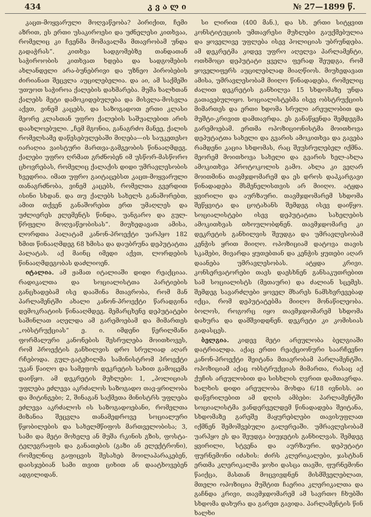434 კ ვ ა ლ ი № 27—1899 წ.
კაცთ-მოყვარული მოღვაწეობა? პირიქით, ჩემი აზრით, ეს ერთი უსაკიროესი და უძნელესი კითხვაა, რომელიც კი ჩვენმა მომავალმა მთავრობამ უნდა გადაჭრას“. კითხვა სადგომებზე თანდათან საჭიროობის კითხვათ ხდება და სადგომების ახლანდელი არა-ბუნებრივი და უზნეო პირობების ძირიანათ შეცვლა აუცილებელია. და აი, ამ საქმეში უთუოთ საჭიროა ქალების დახმარება. მუშა ხალხთან ქალებს მეტი დამოკიდებულება და მისვლა-მოსვლა აქვთ, ვინემ კაცებს, და საზოგადოთ ერთი კლასი მეორე კლასთან უფრო ქალების საშუალებით არის დაახლოებული. „ჩემ მგონია, განაგრძო მანეე, ქალის რომელსამე დაწესებულებაში მიღება—ის საუკეთესო იარაღია ვაისტური მართვა-გამგეობის წინააღმდეგ. ქალები უფრო ღრმათ გრძნობენ იმ უსწორ-მასწორო ცხოვრებას, რომელიც ქალაქის დიდი უმრავლესობის ხვედრია. იმათ უფრო გაიტაცებსთ კაცთ-მოყვარული თანაგრძნობა, ვინემ კაცებს, რომელთა გვერდით ისინი სხდან. და თუ ქალებს სახელს განაშორებთ, ამით თქვენ განაშორებთ ერთ უმაღლეს და უძლიერეს ელემენტს წინდა, უანგარო და გულ-წრფელი მოღვაწეობისას“. მიუხედავათ ამისა, ლორდთა პალატამ კანონ-პროექტი უარჰყო 182 ხმით წინააღმდეგ 68 ხმისა და დაუბრუნა დეპუტატთა პალატას. აქ მაინც იმედი აქვთ, ლორდების წინააღმდეგობას დაძლიოენ.
იტალია. ამ ჟამათ იტალიაში დიდი რეაქციაა. რადიკალთა და სოციალისტთა პარტიების განცხადებამ ისე დააშინა მთავრობა, რომ მან პარლამენტში ახალი კანონ-პროექტი წარადგინა დემოკრატიის წინააღმდეგ. მემარცხენე დეპუტატები საშინლათ აღელდა ამ გარემოებამ და მიმართეს „ობსტრუქციას“ ე. ი. იმდენი წერილმანი ფორმალური კანონების შესრულება მოითხოვეს, რომ პროექტის განხილვის დრო სრულიად აღარ რჩებოდა. გულ-გატეხილმა სამინისტრომ პროექტი უკან წაიღო და სამეფოს დეკრეტის სახით გამოცემა დაიწყო. ამ დეკრეტის მუხლები: 1, „პოლიციას უფლება ეძლევა აკრძალოს საზოგადო თავ-ყრილობა და მიტინგები; 2, შინაგან საქმეთა მინისტრს უფლება ეძლევა აკრძალოს ის საზოგადოებანი, რომელთა მიზანია შეცვლა თანამედროვე სოციალური წყობილების და სახელმწიფოს მართველობისა; 3, სამი და მეტი მოხელე ან მუშა რკინის გზის, ფოსტა-ტელეგრაფის და განათების (გაზი ან ელექტრონი), რომელნიც გაფიცვის შესახებ მოილაპარაკებენ, დაისჯებიან სამი თვით ციხით ან დაატხოვებენ ადგილიდან.
სი ლირით (400 მან.), და სხ. ერთი სიტყვით კონსტიტუციის უმთავრესი მუხლები გაუქმებულია და ყოველივე უფლება ისევ პოლიციას უბრუნდება. ამ დეკრეტმა კიდევ უფრო აღელვა პარლამენტი, ოთხმოცი დეპუტატი ყველა ფერად შეუდგა, რომ ყოველიფერს აუცილებლად მიაღწიოს. მიუხედავათ ამისა, უმრავლესობამ მიიღო წინადადება, რომელიც ძალით დეკრეტის განხილვა 15 სხდომაზე უნდა გათავებულიყო. სოციალისტებმა ისევ ობსტრუქციის მიმართეს და ერთი ხდომა სრული არეულობით და მუშტი-კრივით დამთავრდა. ეს განაწყენდა შემდეგმა გარემოებამ. ერთმა ოპოზიციონისტმა მოითხოვა დეპუტატთა სახელი და გვარის ამოკითხვა და გავება რამდენი კაცია სხდომას, რაც შეუსრულებელ იქმნა. მეორემ მოითხოვა სახელი და გვარის ხელ-ახლა ამოკითხვა პროტოკოლის გამო. ახლა კი ვეღარ მოითმინა თავმჯდომარემ და ეს დროს დაპკარგავი წინადადება მსმენელისთვის არ მიიღო. ატყდა ყვირილი და აურზაური. თავმჯდომარემ სხდომა შეწყვიტა და ცოტახანს შემდეგ ისევ დაიწყო. სოციალისტები ისევ დეპუტატთა სახელების ამოკითხვას თხოულობდნენ. თავმჯდომარე კი დეკრეტის განხილვის შეუდგა და უმრავლესობამ კენჭის ყრით მიიღო. ოპოზიციამ დატოვა თავის სკამები, მივარდა ყუთებთან და კენჭის ყუთები აღარ დაანება უმრავლესობას. ატყდა კრივი. კონსერვატორები თავს დაესხნენ განსაკუთრებით სამ სოციალისტს (მეთაური) და ძალიან სცემეს. შემდეგ სავარძლები ყოველ მხარეს ნამსხვრევებად იქცა, რომ დეპუტატებმა მიიღო მონაწილეობა. ბოლოს, როგორც იყო თავმჯდომარემ სხდომა დახურა და დამშვიდდნენ. დეკრეტი კი კომისიას გადასცეს.
ბელგია. კიდევ მეტი არეულობა ბელგიაში დატრიალდა. აქაც ერთი რეაქციონური საარჩევნო კანონ-პროექტი შეიტანა მთავრობამ პარლამენტში. ოპოზიციამ აქაც ობსტრუქციას მიმართა, რასაც აქ ქუჩის არეულობით და სისხლის ღვრით დამთავრდა. ხალხის დიდი არეულობა მოხდა 6/18 ივნისს. აი დაწვრილებით ამ დღის ამბები: პარლამენტში სოციალისტმა ვანდერველდემ წინადადება შეიტანა, სხდომაზე გარეშე მაყურებლები თავისუფლათ იქმნენ შემოშვებული გალერეაში. უმრავლესობამ უარჰყო ეს და შეუდგა ბიუჯეტის განხილვას. შემდეგ ყვირილი, სტვენა და აურზაური. დეპუტატი ფურნემონი იძახის: ძირს კლერიკალები, ჯასტხან ერთმა კლერიკალმა ჯოხი დასცა თავში, ფურნემონი წაიქცა, მასთან მოცვივდნენ მისმშველებლათ, მთელი ოპოზიცია მუშტით ჩაერია კლერიკალთა და გაჩნდა კრივი, თავმჯდომარემ ამ სავრთო ჩხუბში სხდომა დახურა და გარეთ გავიდა. პარლამენტის წინ ხალხი